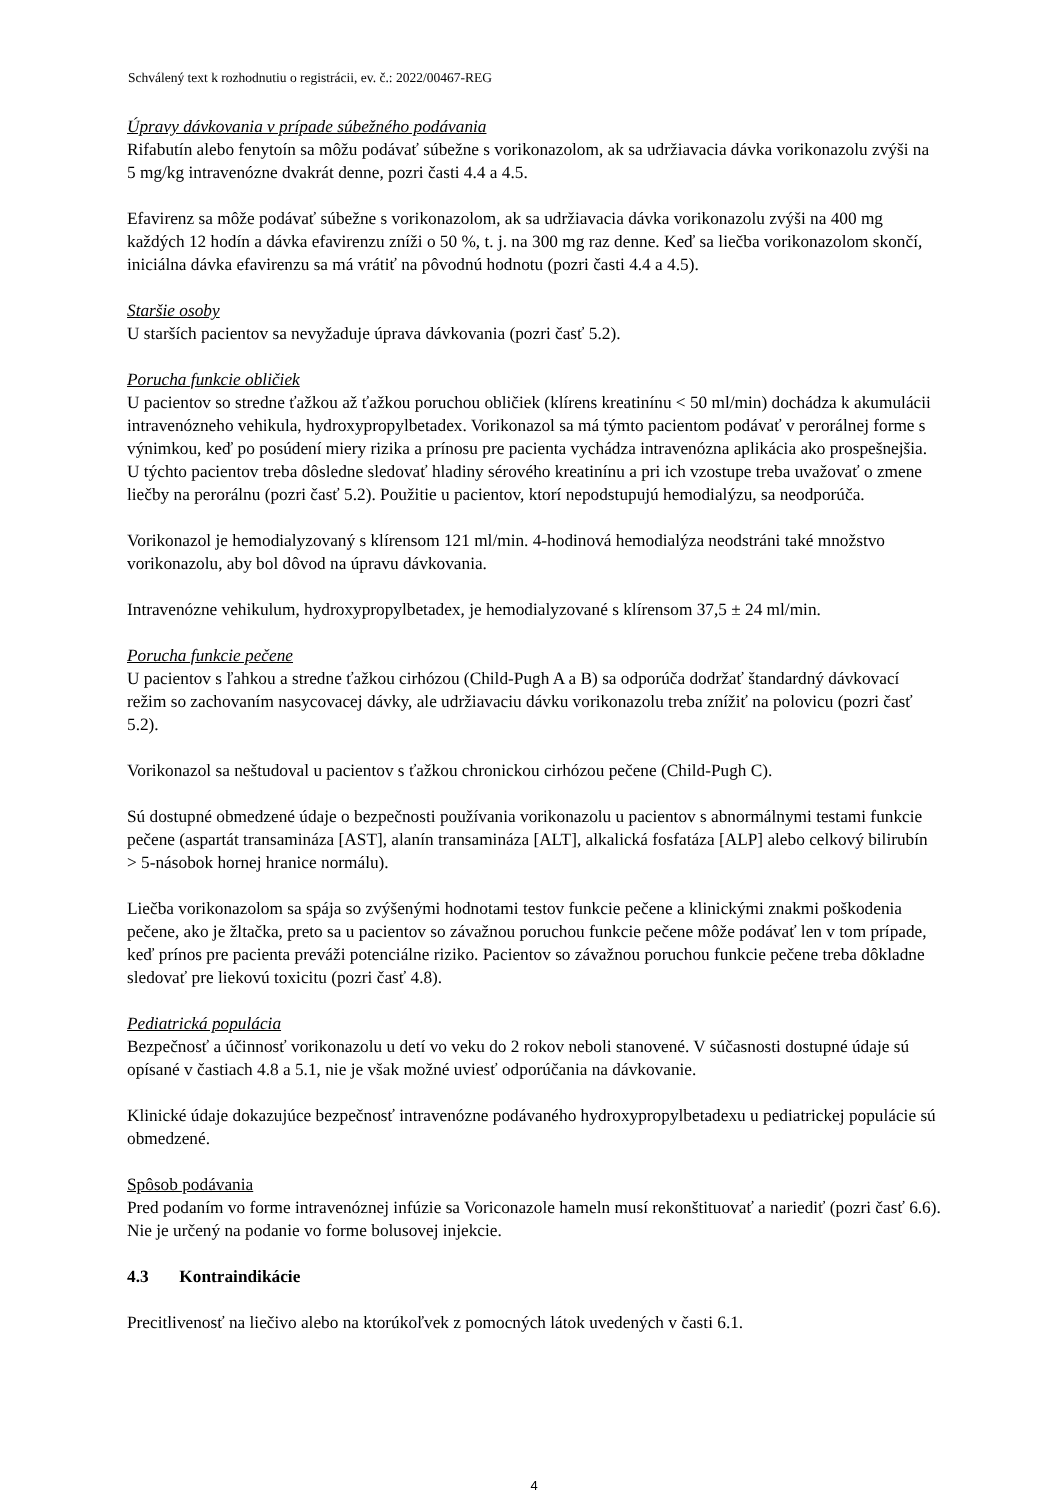Schválený text k rozhodnutiu o registrácii, ev. č.: 2022/00467-REG
Úpravy dávkovania v prípade súbežného podávania
Rifabutín alebo fenytoín sa môžu podávať súbežne s vorikonazolom, ak sa udržiavacia dávka vorikonazolu zvýši na 5 mg/kg intravenózne dvakrát denne, pozri časti 4.4 a 4.5.
Efavirenz sa môže podávať súbežne s vorikonazolom, ak sa udržiavacia dávka vorikonazolu zvýši na 400 mg každých 12 hodín a dávka efavirenzu zníži o 50 %, t. j. na 300 mg raz denne. Keď sa liečba vorikonazolom skončí, iniciálna dávka efavirenzu sa má vrátiť na pôvodnú hodnotu (pozri časti 4.4 a 4.5).
Staršie osoby
U starších pacientov sa nevyžaduje úprava dávkovania (pozri časť 5.2).
Porucha funkcie obličiek
U pacientov so stredne ťažkou až ťažkou poruchou obličiek (klírens kreatinínu < 50 ml/min) dochádza k akumulácii intravenózneho vehikula, hydroxypropylbetadex. Vorikonazol sa má týmto pacientom podávať v perorálnej forme s výnimkou, keď po posúdení miery rizika a prínosu pre pacienta vychádza intravenózna aplikácia ako prospešnejšia. U týchto pacientov treba dôsledne sledovať hladiny sérového kreatinínu a pri ich vzostupe treba uvažovať o zmene liečby na perorálnu (pozri časť 5.2). Použitie u pacientov, ktorí nepodstupujú hemodialýzu, sa neodporúča.
Vorikonazol je hemodialyzovaný s klírensom 121 ml/min. 4-hodinová hemodialýza neodstráni také množstvo vorikonazolu, aby bol dôvod na úpravu dávkovania.
Intravenózne vehikulum, hydroxypropylbetadex, je hemodialyzované s klírensom 37,5 ± 24 ml/min.
Porucha funkcie pečene
U pacientov s ľahkou a stredne ťažkou cirhózou (Child-Pugh A a B) sa odporúča dodržať štandardný dávkovací režim so zachovaním nasycovacej dávky, ale udržiavaciu dávku vorikonazolu treba znížiť na polovicu (pozri časť 5.2).
Vorikonazol sa neštudoval u pacientov s ťažkou chronickou cirhózou pečene (Child-Pugh C).
Sú dostupné obmedzené údaje o bezpečnosti používania vorikonazolu u pacientov s abnormálnymi testami funkcie pečene (aspartát transamináza [AST], alanín transamináza [ALT], alkalická fosfatáza [ALP] alebo celkový bilirubín > 5-násobok hornej hranice normálu).
Liečba vorikonazolom sa spája so zvýšenými hodnotami testov funkcie pečene a klinickými znakmi poškodenia pečene, ako je žltačka, preto sa u pacientov so závažnou poruchou funkcie pečene môže podávať len v tom prípade, keď prínos pre pacienta preváži potenciálne riziko. Pacientov so závažnou poruchou funkcie pečene treba dôkladne sledovať pre liekovú toxicitu (pozri časť 4.8).
Pediatrická populácia
Bezpečnosť a účinnosť vorikonazolu u detí vo veku do 2 rokov neboli stanovené. V súčasnosti dostupné údaje sú opísané v častiach 4.8 a 5.1, nie je však možné uviesť odporúčania na dávkovanie.
Klinické údaje dokazujúce bezpečnosť intravenózne podávaného hydroxypropylbetadexu u pediatrickej populácie sú obmedzené.
Spôsob podávania
Pred podaním vo forme intravenóznej infúzie sa Voriconazole hameln musí rekonštituovať a nariediť (pozri časť 6.6). Nie je určený na podanie vo forme bolusovej injekcie.
4.3 Kontraindikácie
Precitlivenosť na liečivo alebo na ktorúkoľvek z pomocných látok uvedených v časti 6.1.
4